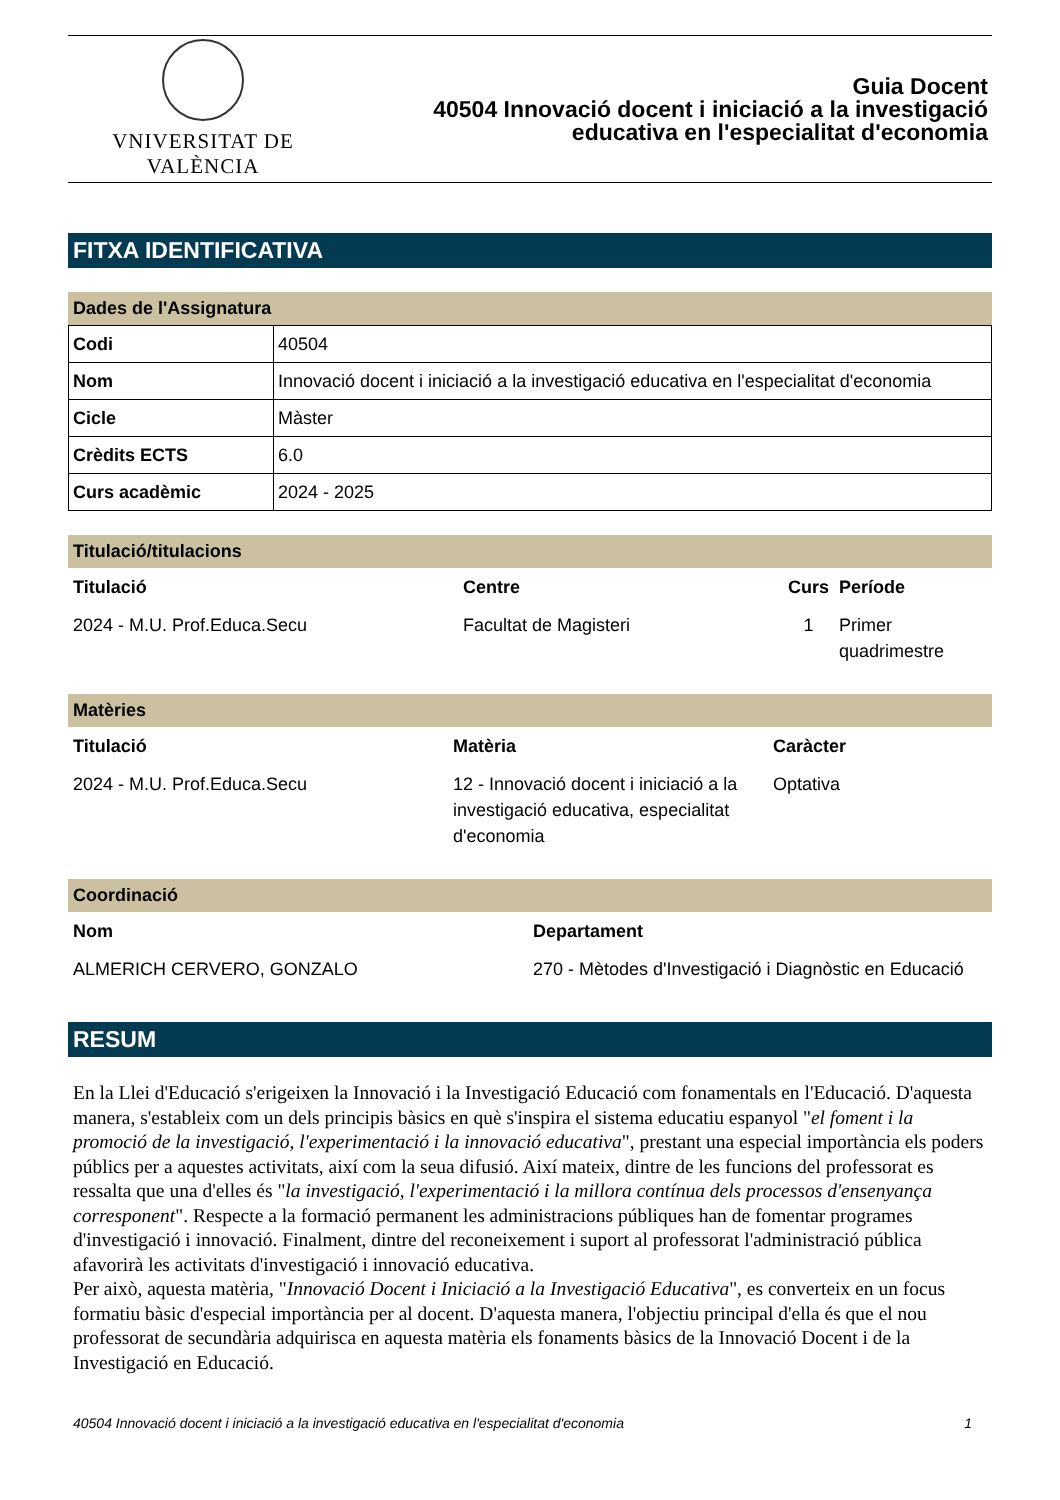VNIVERSITAT DE VALÈNCIA
Guia Docent
40504 Innovació docent i iniciació a la investigació
educativa en l'especialitat d'economia
FITXA IDENTIFICATIVA
Dades de l'Assignatura
| Codi | 40504 |
| Nom | Innovació docent i iniciació a la investigació educativa en l'especialitat d'economia |
| Cicle | Màster |
| Crèdits ECTS | 6.0 |
| Curs acadèmic | 2024 - 2025 |
Titulació/titulacions
| Titulació | Centre | Curs | Període |
| --- | --- | --- | --- |
| 2024 - M.U. Prof.Educa.Secu | Facultat de Magisteri | 1 | Primer quadrimestre |
Matèries
| Titulació | Matèria | Caràcter |
| --- | --- | --- |
| 2024 - M.U. Prof.Educa.Secu | 12 - Innovació docent i iniciació a la investigació educativa, especialitat d'economia | Optativa |
Coordinació
| Nom | Departament |
| --- | --- |
| ALMERICH CERVERO, GONZALO | 270 - Mètodes d'Investigació i Diagnòstic en Educació |
RESUM
En la Llei d'Educació s'erigeixen la Innovació i la Investigació Educació com fonamentals en l'Educació. D'aquesta manera, s'estableix com un dels principis bàsics en què s'inspira el sistema educatiu espanyol "el foment i la promoció de la investigació, l'experimentació i la innovació educativa", prestant una especial importància els poders públics per a aquestes activitats, així com la seua difusió. Així mateix, dintre de les funcions del professorat es ressalta que una d'elles és "la investigació, l'experimentació i la millora contínua dels processos d'ensenyança corresponent". Respecte a la formació permanent les administracions públiques han de fomentar programes d'investigació i innovació. Finalment, dintre del reconeixement i suport al professorat l'administració pública afavorirà les activitats d'investigació i innovació educativa.
Per això, aquesta matèria, "Innovació Docent i Iniciació a la Investigació Educativa", es converteix en un focus formatiu bàsic d'especial importància per al docent. D'aquesta manera, l'objectiu principal d'ella és que el nou professorat de secundària adquirisca en aquesta matèria els fonaments bàsics de la Innovació Docent i de la Investigació en Educació.
40504 Innovació docent i iniciació a la investigació educativa en l'especialitat d'economia 1